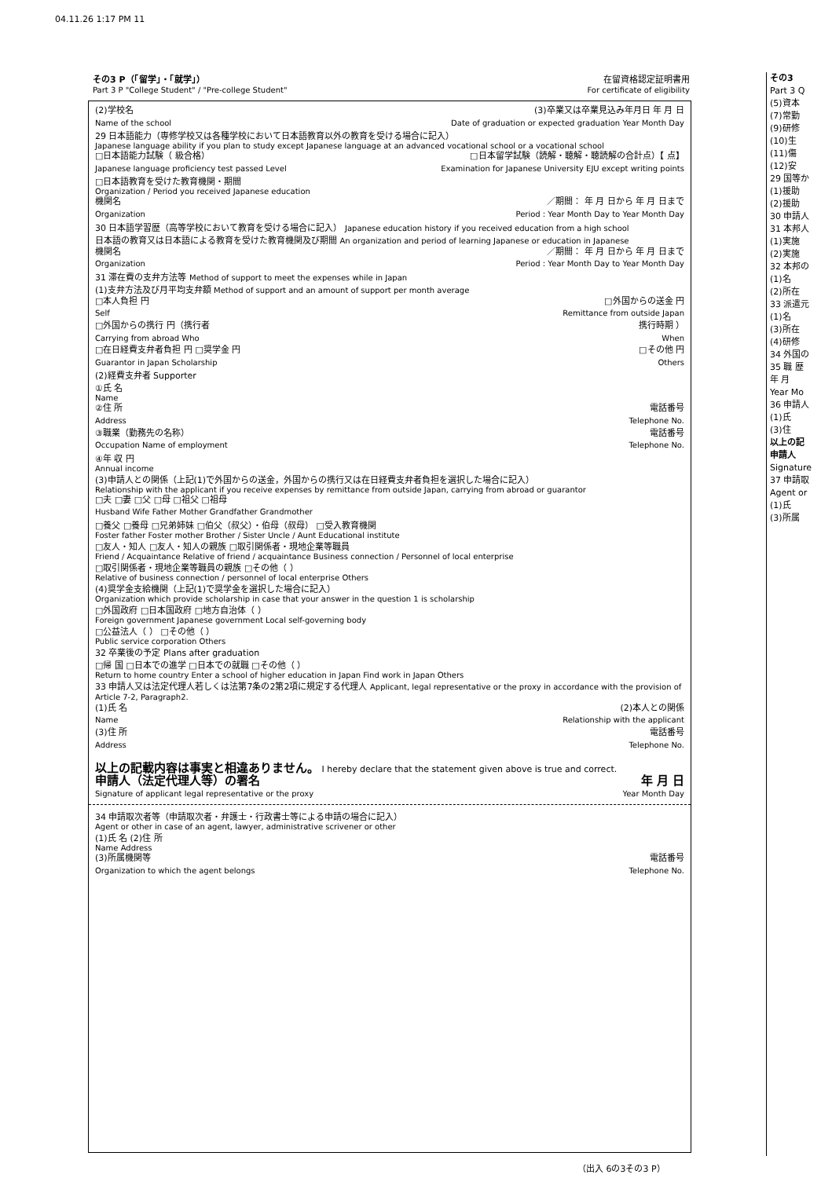04.11.26 1:17 PM 11
その3 P（「留学」・「就学」）
Part 3 P "College Student" / "Pre-college Student"
在留資格認定証明書用
For certificate of eligibility
(2)学校名 (3)卒業又は卒業見込み年月日 年 月 日
Name of the school Date of graduation or expected graduation Year Month Day
29 日本語能力（専修学校又は各種学校において日本語教育以外の教育を受ける場合に記入）
Japanese language ability if you plan to study except Japanese language at an advanced vocational school or a vocational school
□日本語能力試験（ 級合格） □日本留学試験（読解・聴解・聴読解の合計点）【 点】
Japanese language proficiency test passed Level Examination for Japanese University EJU except writing points
□日本語教育を受けた教育機関・期間
Organization / Period you received Japanese education
機関名 ／期間： 年 月 日から 年 月 日まで
Organization Period : Year Month Day to Year Month Day
30 日本語学習歴（高等学校において教育を受ける場合に記入） Japanese education history if you received education from a high school
日本語の教育又は日本語による教育を受けた教育機関及び期間 An organization and period of learning Japanese or education in Japanese
機関名 ／期間： 年 月 日から 年 月 日まで
Organization Period : Year Month Day to Year Month Day
31 滞在費の支弁方法等 Method of support to meet the expenses while in Japan
(1)支弁方法及び月平均支弁額 Method of support and an amount of support per month average
□本人負担 円 □外国からの送金 円
Self Remittance from outside Japan
□外国からの携行 円（携行者 携行時期 ）
Carrying from abroad Who When
□在日経費支弁者負担 円 □奨学金 円 □その他 円
Guarantor in Japan Scholarship Others
(2)経費支弁者 Supporter
①氏 名
Name
②住 所 電話番号
Address Telephone No.
③職業（勤務先の名称） 電話番号
Occupation Name of employment Telephone No.
④年 収 円
Annual income
(3)申請人との関係（上記(1)で外国からの送金，外国からの携行又は在日経費支弁者負担を選択した場合に記入）
Relationship with the applicant if you receive expenses by remittance from outside Japan, carrying from abroad or guarantor
□夫 □妻 □父 □母 □祖父 □祖母
Husband Wife Father Mother Grandfather Grandmother
□養父 □養母 □兄弟姉妹 □伯父（叔父）・伯母（叔母） □受入教育機関
Foster father Foster mother Brother / Sister Uncle / Aunt Educational institute
□友人・知人 □友人・知人の親族 □取引関係者・現地企業等職員
Friend / Acquaintance Relative of friend / acquaintance Business connection / Personnel of local enterprise
□取引関係者・現地企業等職員の親族 □その他（ ）
Relative of business connection / personnel of local enterprise Others
(4)奨学金支給機関（上記(1)で奨学金を選択した場合に記入）
Organization which provide scholarship in case that your answer in the question 1 is scholarship
□外国政府 □日本国政府 □地方自治体（ ）
Foreign government Japanese government Local self-governing body
□公益法人（ ） □その他（ ）
Public service corporation Others
32 卒業後の予定 Plans after graduation
□帰 国 □日本での進学 □日本での就職 □その他（ ）
Return to home country Enter a school of higher education in Japan Find work in Japan Others
33 申請人又は法定代理人若しくは法第7条の2第2項に規定する代理人 Applicant, legal representative or the proxy in accordance with the provision of Article 7-2, Paragraph2.
(1)氏 名 (2)本人との関係
Name Relationship with the applicant
(3)住 所 電話番号
Address Telephone No.
以上の記載内容は事実と相違ありません。 I hereby declare that the statement given above is true and correct.
申請人（法定代理人等）の署名 年 月 日
Signature of applicant legal representative or the proxy Year Month Day
34 申請取次者等（申請取次者・弁護士・行政書士等による申請の場合に記入）
Agent or other in case of an agent, lawyer, administrative scrivener or other
(1)氏 名 (2)住 所
Name Address
(3)所属機関等 電話番号
Organization to which the agent belongs Telephone No.
（出入 6の3その3 P）
その3
Part 3 Q
(5)資本
(7)常勤
(9)研修
(10)生
(11)傷
(12)安
29 国等か
(1)援助
(2)援助
30 申請人
31 本邦人
(1)実施
(2)実施
32 本邦の
(1)名
(2)所在
33 派遣元
(1)名
(3)所在
(4)研修
34 外国の
35 職 歴
年 月
Year Mo
36 申請人
(1)氏
(3)住
以上の記
申請人
Signature
37 申請取
Agent or
(1)氏
(3)所属